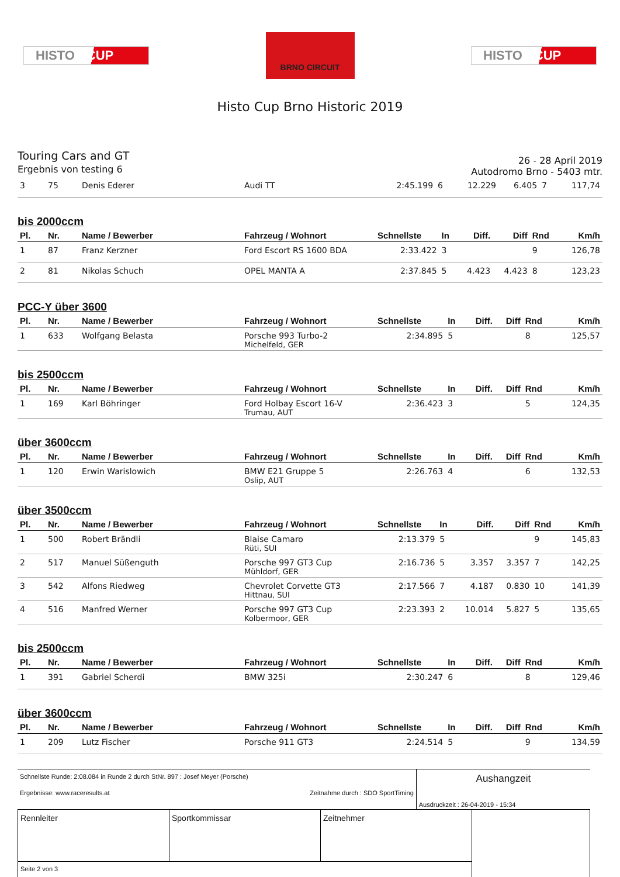HISTO CUP
BRNO CIRCUIT
HISTO CUP
Histo Cup Brno Historic 2019
Touring Cars and GT
Ergebnis von testing 6
26 - 28 April 2019
Autodromo Brno - 5403 mtr.
| 3 | 75 | Denis Ederer | Audi TT | 2:45.199 | 6 | 12.229 | 6.405 | 7 | 117,74 |
bis 2000ccm
| Pl. | Nr. | Name / Bewerber | Fahrzeug / Wohnort | Schnellste | In | Diff. | Diff | Rnd | Km/h |
| --- | --- | --- | --- | --- | --- | --- | --- | --- | --- |
| 1 | 87 | Franz Kerzner | Ford Escort RS 1600 BDA | 2:33.422 | 3 | | | 9 | 126,78 |
| 2 | 81 | Nikolas Schuch | OPEL MANTA A | 2:37.845 | 5 | 4.423 | 4.423 | 8 | 123,23 |
PCC-Y über 3600
| Pl. | Nr. | Name / Bewerber | Fahrzeug / Wohnort | Schnellste | In | Diff. | Diff | Rnd | Km/h |
| --- | --- | --- | --- | --- | --- | --- | --- | --- | --- |
| 1 | 633 | Wolfgang Belasta | Porsche 993 Turbo-2 Michelfeld, GER | 2:34.895 | 5 | | | 8 | 125,57 |
bis 2500ccm
| Pl. | Nr. | Name / Bewerber | Fahrzeug / Wohnort | Schnellste | In | Diff. | Diff | Rnd | Km/h |
| --- | --- | --- | --- | --- | --- | --- | --- | --- | --- |
| 1 | 169 | Karl Böhringer | Ford Holbay Escort 16-V Trumau, AUT | 2:36.423 | 3 | | | 5 | 124,35 |
über 3600ccm
| Pl. | Nr. | Name / Bewerber | Fahrzeug / Wohnort | Schnellste | In | Diff. | Diff | Rnd | Km/h |
| --- | --- | --- | --- | --- | --- | --- | --- | --- | --- |
| 1 | 120 | Erwin Warislowich | BMW E21 Gruppe 5 Oslip, AUT | 2:26.763 | 4 | | | 6 | 132,53 |
über 3500ccm
| Pl. | Nr. | Name / Bewerber | Fahrzeug / Wohnort | Schnellste | In | Diff. | Diff | Rnd | Km/h |
| --- | --- | --- | --- | --- | --- | --- | --- | --- | --- |
| 1 | 500 | Robert Brändli | Blaise Camaro Rüti, SUI | 2:13.379 | 5 | | | 9 | 145,83 |
| 2 | 517 | Manuel Süßenguth | Porsche 997 GT3 Cup Mühldorf, GER | 2:16.736 | 5 | 3.357 | 3.357 | 7 | 142,25 |
| 3 | 542 | Alfons Riedweg | Chevrolet Corvette GT3 Hittnau, SUI | 2:17.566 | 7 | 4.187 | 0.830 | 10 | 141,39 |
| 4 | 516 | Manfred Werner | Porsche 997 GT3 Cup Kolbermoor, GER | 2:23.393 | 2 | 10.014 | 5.827 | 5 | 135,65 |
bis 2500ccm
| Pl. | Nr. | Name / Bewerber | Fahrzeug / Wohnort | Schnellste | In | Diff. | Diff | Rnd | Km/h |
| --- | --- | --- | --- | --- | --- | --- | --- | --- | --- |
| 1 | 391 | Gabriel Scherdi | BMW 325i | 2:30.247 | 6 | | | 8 | 129,46 |
über 3600ccm
| Pl. | Nr. | Name / Bewerber | Fahrzeug / Wohnort | Schnellste | In | Diff. | Diff | Rnd | Km/h |
| --- | --- | --- | --- | --- | --- | --- | --- | --- | --- |
| 1 | 209 | Lutz Fischer | Porsche 911 GT3 | 2:24.514 | 5 | | | 9 | 134,59 |
| Schnellste Runde: 2:08.084 in Runde 2 durch StNr. 897 : Josef Meyer (Porsche) | Aushangzeit |
| Ergebnisse: www.raceresults.at Zeitnahme durch : SDO SportTiming | |
| | Ausdruckzeit : 26-04-2019 - 15:34 |
| Rennleiter | Sportkommissar | Zeitnehmer | |
| Seite 2 von 3 | | | |